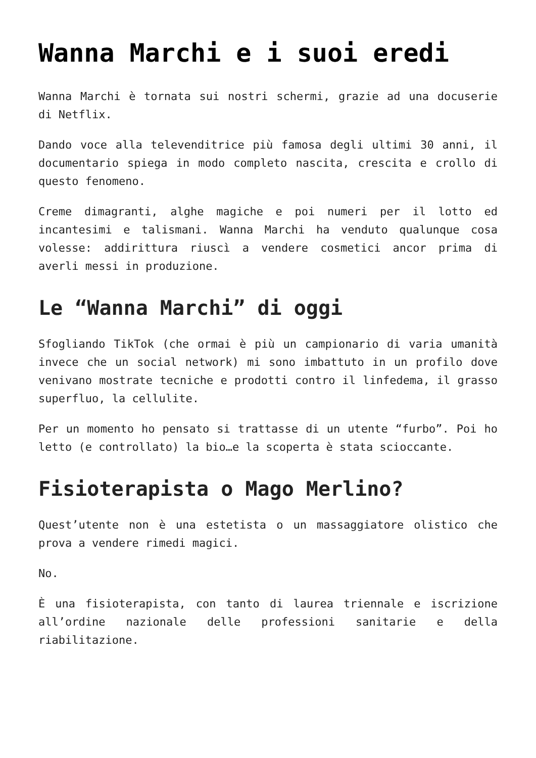Wanna Marchi e i suoi eredi
Wanna Marchi è tornata sui nostri schermi, grazie ad una docuserie di Netflix.
Dando voce alla televenditrice più famosa degli ultimi 30 anni, il documentario spiega in modo completo nascita, crescita e crollo di questo fenomeno.
Creme dimagranti, alghe magiche e poi numeri per il lotto ed incantesimi e talismani. Wanna Marchi ha venduto qualunque cosa volesse: addirittura riuscì a vendere cosmetici ancor prima di averli messi in produzione.
Le “Wanna Marchi” di oggi
Sfogliando TikTok (che ormai è più un campionario di varia umanità invece che un social network) mi sono imbattuto in un profilo dove venivano mostrate tecniche e prodotti contro il linfedema, il grasso superfluo, la cellulite.
Per un momento ho pensato si trattasse di un utente “furbo”. Poi ho letto (e controllato) la bio…e la scoperta è stata scioccante.
Fisioterapista o Mago Merlino?
Quest’utente non è una estetista o un massaggiatore olistico che prova a vendere rimedi magici.
No.
È una fisioterapista, con tanto di laurea triennale e iscrizione all’ordine nazionale delle professioni sanitarie e della riabilitazione.